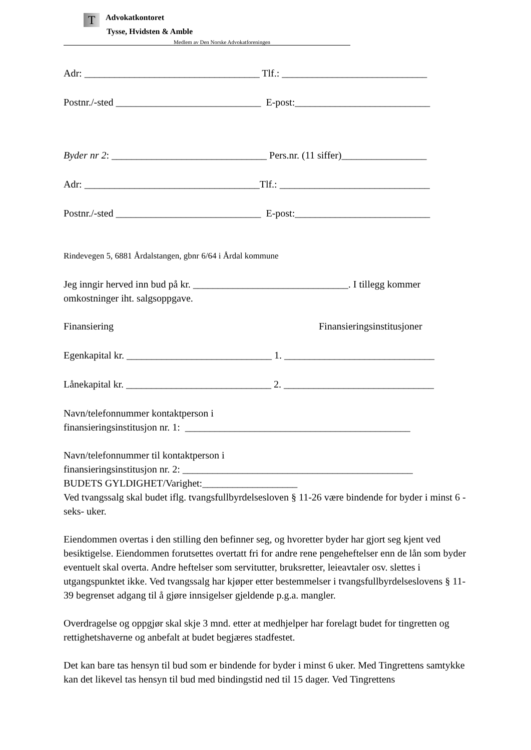T Advokatkontoret
Tysse, Hvidsten & Amble
Medlem av Den Norske Advokatforeningen
Adr: ___________________________________ Tlf.: _____________________________
Postnr./-sted _____________________________ E-post:___________________________
Byder nr 2: _______________________________ Pers.nr. (11 siffer)_________________
Adr: ___________________________________Tlf.: ______________________________
Postnr./-sted _____________________________ E-post:___________________________
Rindevegen 5, 6881 Årdalstangen, gbnr 6/64 i Årdal kommune
Jeg inngir herved inn bud på kr. _______________________________. I tillegg kommer omkostninger iht. salgsoppgave.
Finansiering Finansieringsinstitusjoner
Egenkapital kr. _____________________________ 1. ______________________________
Lånekapital kr. _____________________________ 2. ______________________________
Navn/telefonnummer kontaktperson i
finansieringsinstitusjon nr. 1: _____________________________________________
Navn/telefonnummer til kontaktperson i
finansieringsinstitusjon nr. 2: ______________________________________________
BUDETS GYLDIGHET/Varighet:___________________
Ved tvangssalg skal budet iflg. tvangsfullbyrdelsesloven § 11-26 være bindende for byder i minst 6 -seks- uker.
Eiendommen overtas i den stilling den befinner seg, og hvoretter byder har gjort seg kjent ved besiktigelse. Eiendommen forutsettes overtatt fri for andre rene pengeheftelser enn de lån som byder eventuelt skal overta. Andre heftelser som servitutter, bruksretter, leieavtaler osv. slettes i utgangspunktet ikke. Ved tvangssalg har kjøper etter bestemmelser i tvangsfullbyrdelseslovens § 11-39 begrenset adgang til å gjøre innsigelser gjeldende p.g.a. mangler.
Overdragelse og oppgjør skal skje 3 mnd. etter at medhjelper har forelagt budet for tingretten og rettighetshaverne og anbefalt at budet begjæres stadfestet.
Det kan bare tas hensyn til bud som er bindende for byder i minst 6 uker. Med Tingrettens samtykke kan det likevel tas hensyn til bud med bindingstid ned til 15 dager. Ved Tingrettens